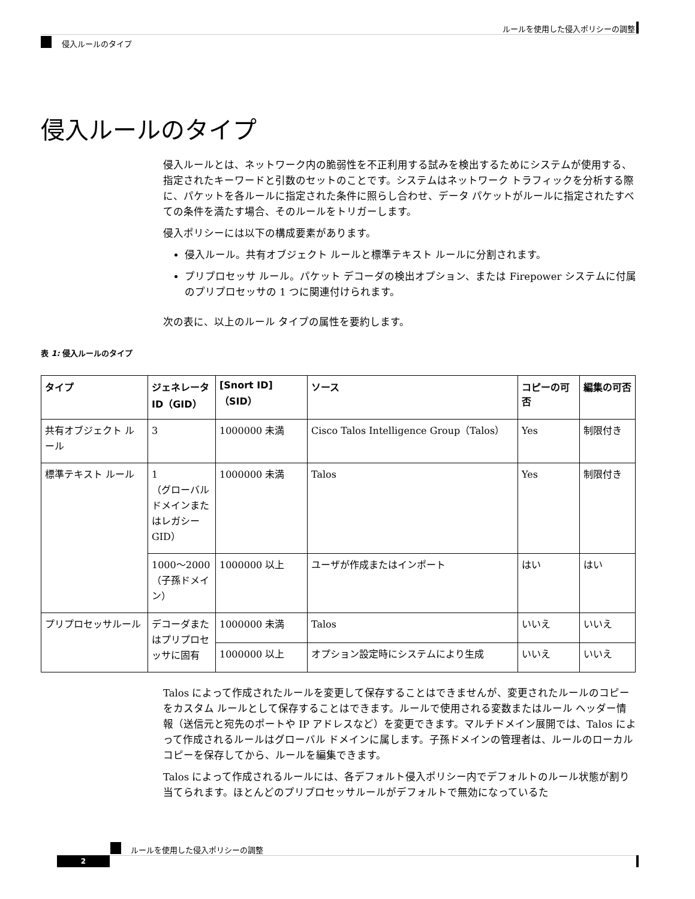ルールを使用した侵入ポリシーの調整
侵入ルールのタイプ
侵入ルールのタイプ
侵入ルールとは、ネットワーク内の脆弱性を不正利用する試みを検出するためにシステムが使用する、指定されたキーワードと引数のセットのことです。システムはネットワーク トラフィックを分析する際に、パケットを各ルールに指定された条件に照らし合わせ、データ パケットがルールに指定されたすべての条件を満たす場合、そのルールをトリガーします。
侵入ポリシーには以下の構成要素があります。
侵入ルール。共有オブジェクト ルールと標準テキスト ルールに分割されます。
プリプロセッサ ルール。パケット デコーダの検出オプション、または Firepower システムに付属のプリプロセッサの 1 つに関連付けられます。
次の表に、以上のルール タイプの属性を要約します。
表 1: 侵入ルールのタイプ
| タイプ | ジェネレータ ID（GID） | [Snort ID]（SID） | ソース | コピーの可否 | 編集の可否 |
| --- | --- | --- | --- | --- | --- |
| 共有オブジェクト ルール | 3 | 1000000 未満 | Cisco Talos Intelligence Group（Talos） | Yes | 制限付き |
| 標準テキスト ルール | 1 （グローバル ドメインまたはレガシー GID） | 1000000 未満 | Talos | Yes | 制限付き |
| | 1000～2000 （子孫ドメイン） | 1000000 以上 | ユーザが作成またはインポート | はい | はい |
| プリプロセッサルール | デコーダまたはプリプロセッサに固有 | 1000000 未満 | Talos | いいえ | いいえ |
| | | 1000000 以上 | オプション設定時にシステムにより生成 | いいえ | いいえ |
Talos によって作成されたルールを変更して保存することはできませんが、変更されたルールのコピーをカスタム ルールとして保存することはできます。ルールで使用される変数またはルール ヘッダー情報（送信元と宛先のポートや IP アドレスなど）を変更できます。マルチドメイン展開では、Talos によって作成されるルールはグローバル ドメインに属します。子孫ドメインの管理者は、ルールのローカル コピーを保存してから、ルールを編集できます。
Talos によって作成されるルールには、各デフォルト侵入ポリシー内でデフォルトのルール状態が割り当てられます。ほとんどのプリプロセッサルールがデフォルトで無効になっているた
ルールを使用した侵入ポリシーの調整
2